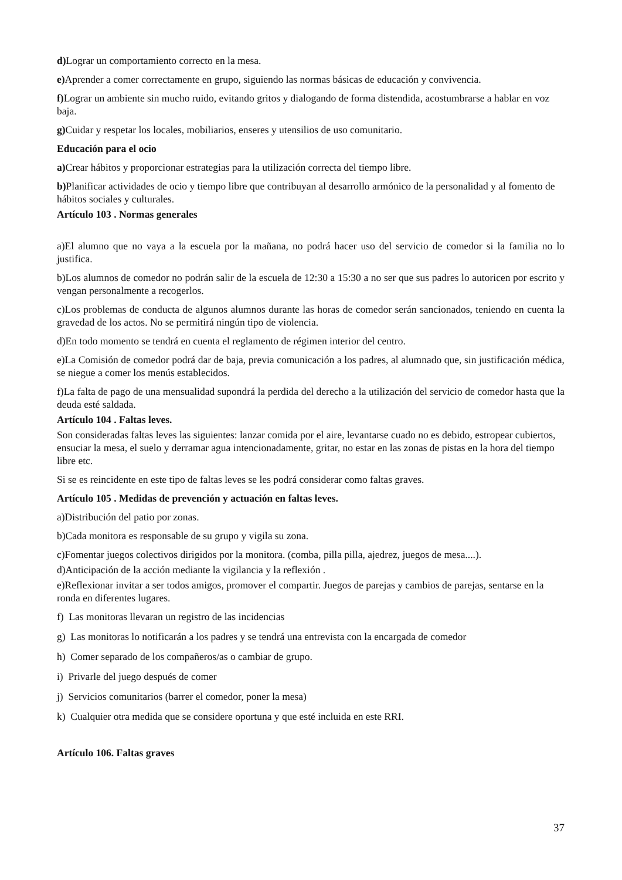d) Lograr un comportamiento correcto en la mesa.
e) Aprender a comer correctamente en grupo, siguiendo las normas básicas de educación y convivencia.
f) Lograr un ambiente sin mucho ruido, evitando gritos y dialogando de forma distendida, acostumbrarse a hablar en voz baja.
g) Cuidar y respetar los locales, mobiliarios, enseres y utensilios de uso comunitario.
Educación para el ocio
a) Crear hábitos y proporcionar estrategias para la utilización correcta del tiempo libre.
b) Planificar actividades de ocio y tiempo libre que contribuyan al desarrollo armónico de la personalidad y al fomento de hábitos sociales y culturales.
Artículo 103 . Normas generales
a)El alumno que no vaya a la escuela por la mañana, no podrá hacer uso del servicio de comedor si la familia no lo justifica.
b)Los alumnos de comedor no podrán salir de la escuela de 12:30 a 15:30 a no ser que sus padres lo autoricen por escrito y vengan personalmente a recogerlos.
c)Los problemas de conducta de algunos alumnos durante las horas de comedor serán sancionados, teniendo en cuenta la gravedad de los actos. No se permitirá ningún tipo de violencia.
d)En todo momento se tendrá en cuenta el reglamento de régimen interior del centro.
e)La Comisión de comedor podrá dar de baja, previa comunicación a los padres, al alumnado que, sin justificación médica, se niegue a comer los menús establecidos.
f)La falta de pago de una mensualidad supondrá la perdida del derecho a la utilización del servicio de comedor hasta que la deuda esté saldada.
Artículo 104 . Faltas leves.
Son consideradas faltas leves las siguientes: lanzar comida por el aire, levantarse cuado no es debido, estropear cubiertos, ensuciar la mesa, el suelo y derramar agua intencionadamente, gritar, no estar en las zonas de pistas en la hora del tiempo libre etc.
Si se es reincidente en este tipo de faltas leves se les podrá considerar como faltas graves.
Artículo 105 . Medidas de prevención y actuación en faltas leves.
a)Distribución del patio por zonas.
b)Cada monitora es responsable de su grupo y vigila su zona.
c)Fomentar juegos colectivos dirigidos por la monitora. (comba, pilla pilla, ajedrez, juegos de mesa....).
d)Anticipación de la acción mediante la vigilancia y la reflexión .
e)Reflexionar invitar a ser todos amigos, promover el compartir. Juegos de parejas y cambios de parejas, sentarse en la ronda en diferentes lugares.
f) Las monitoras llevaran un registro de las incidencias
g) Las monitoras lo notificarán a los padres y se tendrá una entrevista con la encargada de comedor
h) Comer separado de los compañeros/as o cambiar de grupo.
i) Privarle del juego después de comer
j) Servicios comunitarios (barrer el comedor, poner la mesa)
k) Cualquier otra medida que se considere oportuna y que esté incluida en este RRI.
Artículo 106. Faltas graves
37